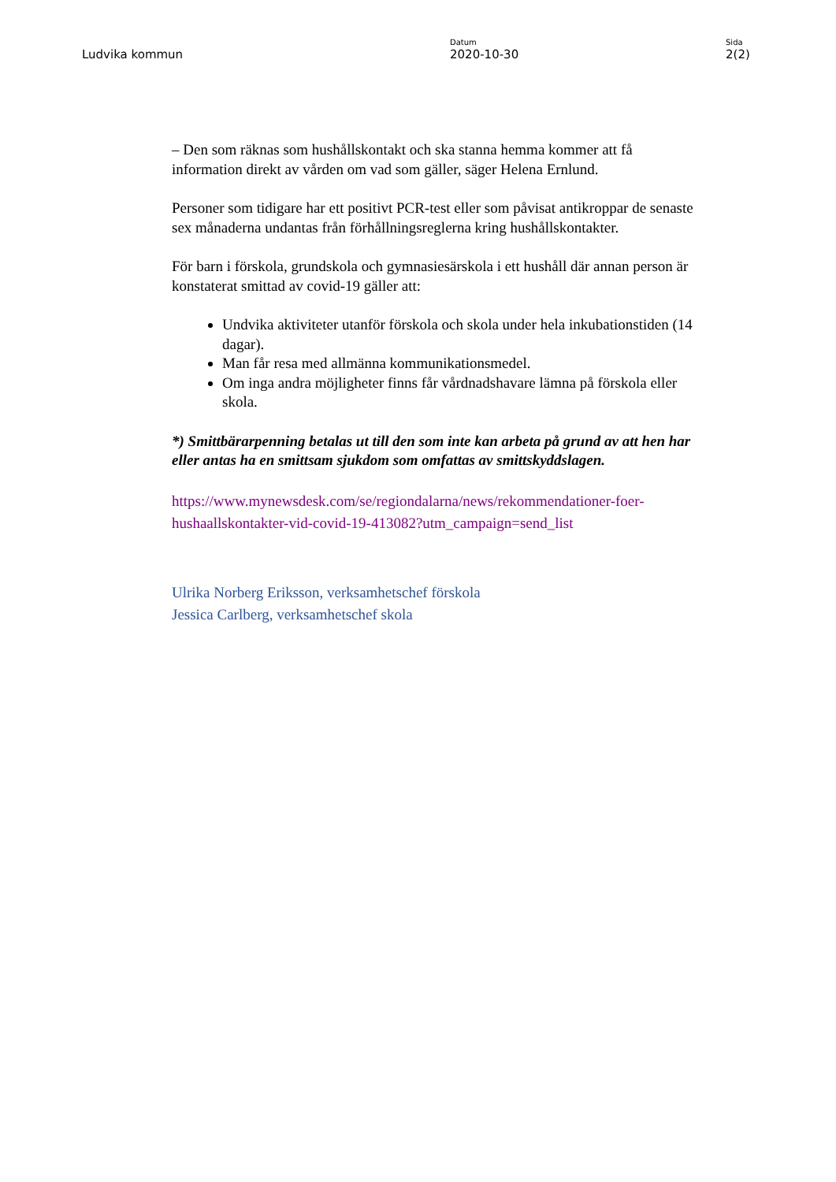Ludvika kommun
Datum
2020-10-30
Sida
2(2)
– Den som räknas som hushållskontakt och ska stanna hemma kommer att få information direkt av vården om vad som gäller, säger Helena Ernlund.
Personer som tidigare har ett positivt PCR-test eller som påvisat antikroppar de senaste sex månaderna undantas från förhållningsreglerna kring hushållskontakter.
För barn i förskola, grundskola och gymnasiesärskola i ett hushåll där annan person är konstaterat smittad av covid-19 gäller att:
Undvika aktiviteter utanför förskola och skola under hela inkubationstiden (14 dagar).
Man får resa med allmänna kommunikationsmedel.
Om inga andra möjligheter finns får vårdnadshavare lämna på förskola eller skola.
*) Smittbärarpenning betalas ut till den som inte kan arbeta på grund av att hen har eller antas ha en smittsam sjukdom som omfattas av smittskyddslagen.
https://www.mynewsdesk.com/se/regiondalarna/news/rekommendationer-foer-hushaallskontakter-vid-covid-19-413082?utm_campaign=send_list
Ulrika Norberg Eriksson, verksamhetschef förskola
Jessica Carlberg, verksamhetschef skola